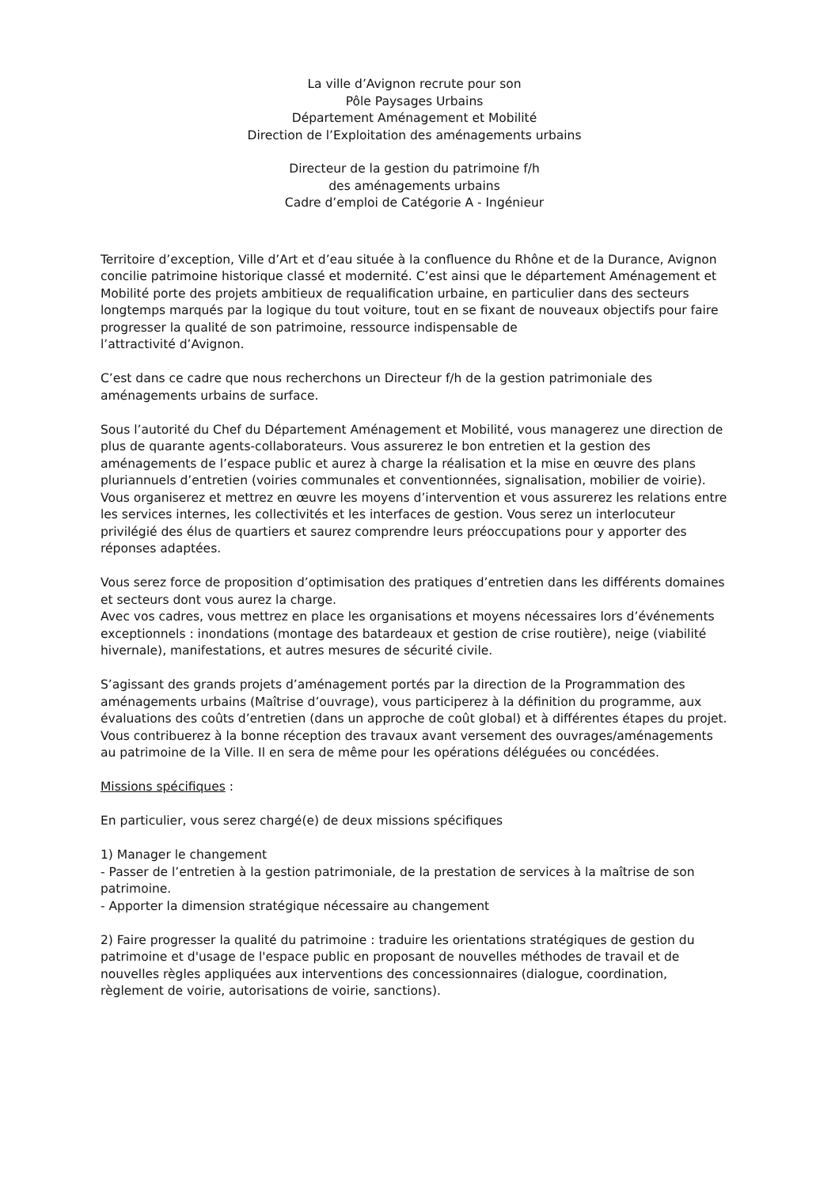La ville d’Avignon recrute pour son
Pôle Paysages Urbains
Département Aménagement et Mobilité
Direction de l’Exploitation des aménagements urbains
Directeur de la gestion du patrimoine f/h
des aménagements urbains
Cadre d’emploi de Catégorie A - Ingénieur
Territoire d’exception, Ville d’Art et d’eau située à la confluence du Rhône et de la Durance, Avignon concilie patrimoine historique classé et modernité. C’est ainsi que le département Aménagement et Mobilité porte des projets ambitieux de requalification urbaine, en particulier dans des secteurs longtemps marqués par la logique du tout voiture, tout en se fixant de nouveaux objectifs pour faire progresser la qualité de son patrimoine, ressource indispensable de
l’attractivité d’Avignon.
C’est dans ce cadre que nous recherchons un Directeur f/h de la gestion patrimoniale des aménagements urbains de surface.
Sous l’autorité du Chef du Département Aménagement et Mobilité, vous managerez une direction de plus de quarante agents-collaborateurs. Vous assurerez le bon entretien et la gestion des aménagements de l’espace public et aurez à charge la réalisation et la mise en œuvre des plans pluriannuels d’entretien (voiries communales et conventionnées, signalisation, mobilier de voirie). Vous organiserez et mettrez en œuvre les moyens d’intervention et vous assurerez les relations entre les services internes, les collectivités et les interfaces de gestion. Vous serez un interlocuteur privilégié des élus de quartiers et saurez comprendre leurs préoccupations pour y apporter des réponses adaptées.
Vous serez force de proposition d’optimisation des pratiques d’entretien dans les différents domaines et secteurs dont vous aurez la charge.
Avec vos cadres, vous mettrez en place les organisations et moyens nécessaires lors d’événements exceptionnels : inondations (montage des batardeaux et gestion de crise routière), neige (viabilité hivernale), manifestations, et autres mesures de sécurité civile.
S’agissant des grands projets d’aménagement portés par la direction de la Programmation des aménagements urbains (Maîtrise d’ouvrage), vous participerez à la définition du programme, aux évaluations des coûts d’entretien (dans un approche de coût global) et à différentes étapes du projet. Vous contribuerez à la bonne réception des travaux avant versement des ouvrages/aménagements au patrimoine de la Ville. Il en sera de même pour les opérations déléguées ou concédées.
Missions spécifiques :
En particulier, vous serez chargé(e) de deux missions spécifiques
1) Manager le changement
- Passer de l’entretien à la gestion patrimoniale, de la prestation de services à la maîtrise de son patrimoine.
- Apporter la dimension stratégique nécessaire au changement
2) Faire progresser la qualité du patrimoine : traduire les orientations stratégiques de gestion du patrimoine et d'usage de l'espace public en proposant de nouvelles méthodes de travail et de nouvelles règles appliquées aux interventions des concessionnaires (dialogue, coordination, règlement de voirie, autorisations de voirie, sanctions).